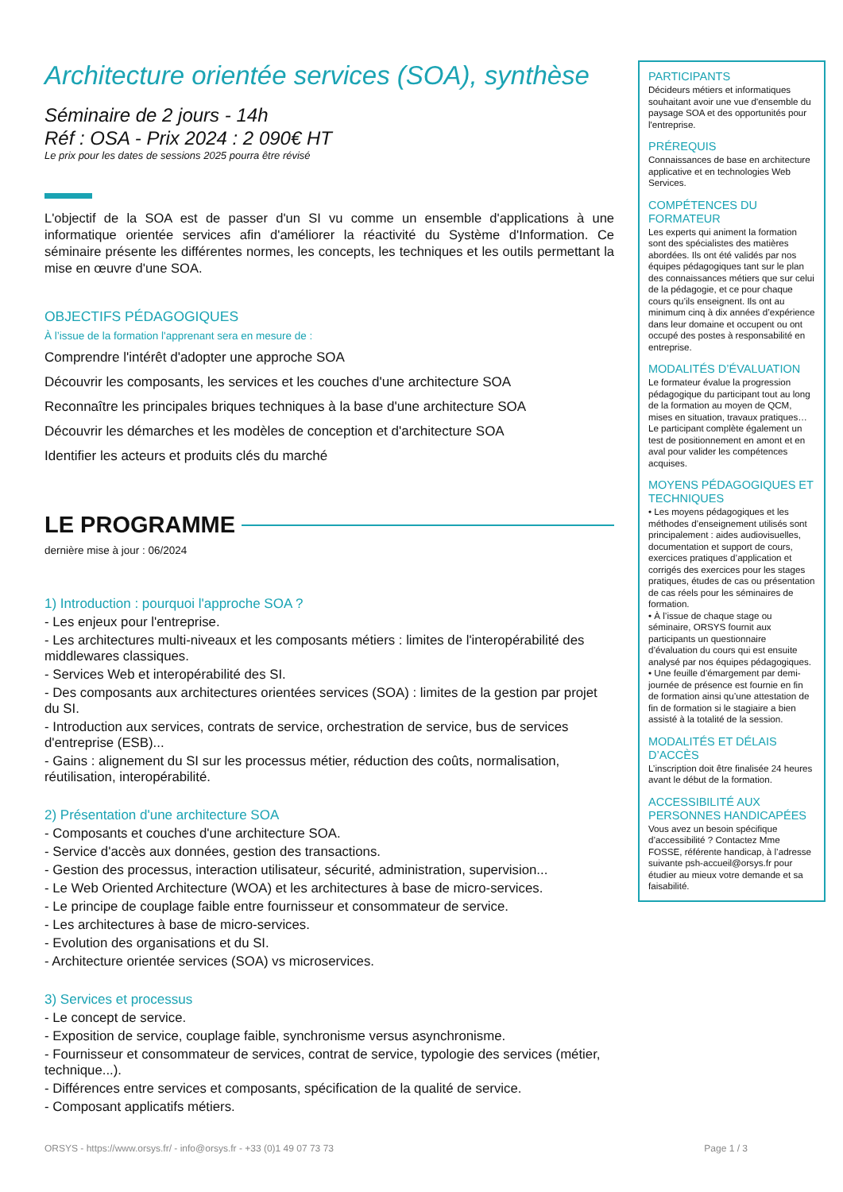Architecture orientée services (SOA), synthèse
Séminaire de 2 jours - 14h
Réf : OSA - Prix 2024 : 2 090€ HT
Le prix pour les dates de sessions 2025 pourra être révisé
L'objectif de la SOA est de passer d'un SI vu comme un ensemble d'applications à une informatique orientée services afin d'améliorer la réactivité du Système d'Information. Ce séminaire présente les différentes normes, les concepts, les techniques et les outils permettant la mise en œuvre d'une SOA.
OBJECTIFS PÉDAGOGIQUES
À l’issue de la formation l'apprenant sera en mesure de :
Comprendre l'intérêt d'adopter une approche SOA
Découvrir les composants, les services et les couches d'une architecture SOA
Reconnaître les principales briques techniques à la base d'une architecture SOA
Découvrir les démarches et les modèles de conception et d'architecture SOA
Identifier les acteurs et produits clés du marché
LE PROGRAMME
dernière mise à jour : 06/2024
1) Introduction : pourquoi l'approche SOA ?
- Les enjeux pour l'entreprise.
- Les architectures multi-niveaux et les composants métiers : limites de l'interopérabilité des middlewares classiques.
- Services Web et interopérabilité des SI.
- Des composants aux architectures orientées services (SOA) : limites de la gestion par projet du SI.
- Introduction aux services, contrats de service, orchestration de service, bus de services d'entreprise (ESB)...
- Gains : alignement du SI sur les processus métier, réduction des coûts, normalisation, réutilisation, interopérabilité.
2) Présentation d'une architecture SOA
- Composants et couches d'une architecture SOA.
- Service d'accès aux données, gestion des transactions.
- Gestion des processus, interaction utilisateur, sécurité, administration, supervision...
- Le Web Oriented Architecture (WOA) et les architectures à base de micro-services.
- Le principe de couplage faible entre fournisseur et consommateur de service.
- Les architectures à base de micro-services.
- Evolution des organisations et du SI.
- Architecture orientée services (SOA) vs microservices.
3) Services et processus
- Le concept de service.
- Exposition de service, couplage faible, synchronisme versus asynchronisme.
- Fournisseur et consommateur de services, contrat de service, typologie des services (métier, technique...).
- Différences entre services et composants, spécification de la qualité de service.
- Composant applicatifs métiers.
PARTICIPANTS
Décideurs métiers et informatiques souhaitant avoir une vue d'ensemble du paysage SOA et des opportunités pour l'entreprise.
PRÉREQUIS
Connaissances de base en architecture applicative et en technologies Web Services.
COMPÉTENCES DU FORMATEUR
Les experts qui animent la formation sont des spécialistes des matières abordées. Ils ont été validés par nos équipes pédagogiques tant sur le plan des connaissances métiers que sur celui de la pédagogie, et ce pour chaque cours qu’ils enseignent. Ils ont au minimum cinq à dix années d’expérience dans leur domaine et occupent ou ont occupé des postes à responsabilité en entreprise.
MODALITÉS D’ÉVALUATION
Le formateur évalue la progression pédagogique du participant tout au long de la formation au moyen de QCM, mises en situation, travaux pratiques…
Le participant complète également un test de positionnement en amont et en aval pour valider les compétences acquises.
MOYENS PÉDAGOGIQUES ET TECHNIQUES
• Les moyens pédagogiques et les méthodes d’enseignement utilisés sont principalement : aides audiovisuelles, documentation et support de cours, exercices pratiques d’application et corrigés des exercices pour les stages pratiques, études de cas ou présentation de cas réels pour les séminaires de formation.
• À l’issue de chaque stage ou séminaire, ORSYS fournit aux participants un questionnaire d’évaluation du cours qui est ensuite analysé par nos équipes pédagogiques.
• Une feuille d’émargement par demi-journée de présence est fournie en fin de formation ainsi qu’une attestation de fin de formation si le stagiaire a bien assisté à la totalité de la session.
MODALITÉS ET DÉLAIS D’ACCÈS
L’inscription doit être finalisée 24 heures avant le début de la formation.
ACCESSIBILITÉ AUX PERSONNES HANDICAPÉES
Vous avez un besoin spécifique d’accessibilité ? Contactez Mme FOSSE, référente handicap, à l’adresse suivante psh-accueil@orsys.fr pour étudier au mieux votre demande et sa faisabilité.
ORSYS - https://www.orsys.fr/ - info@orsys.fr - +33 (0)1 49 07 73 73 Page 1 / 3